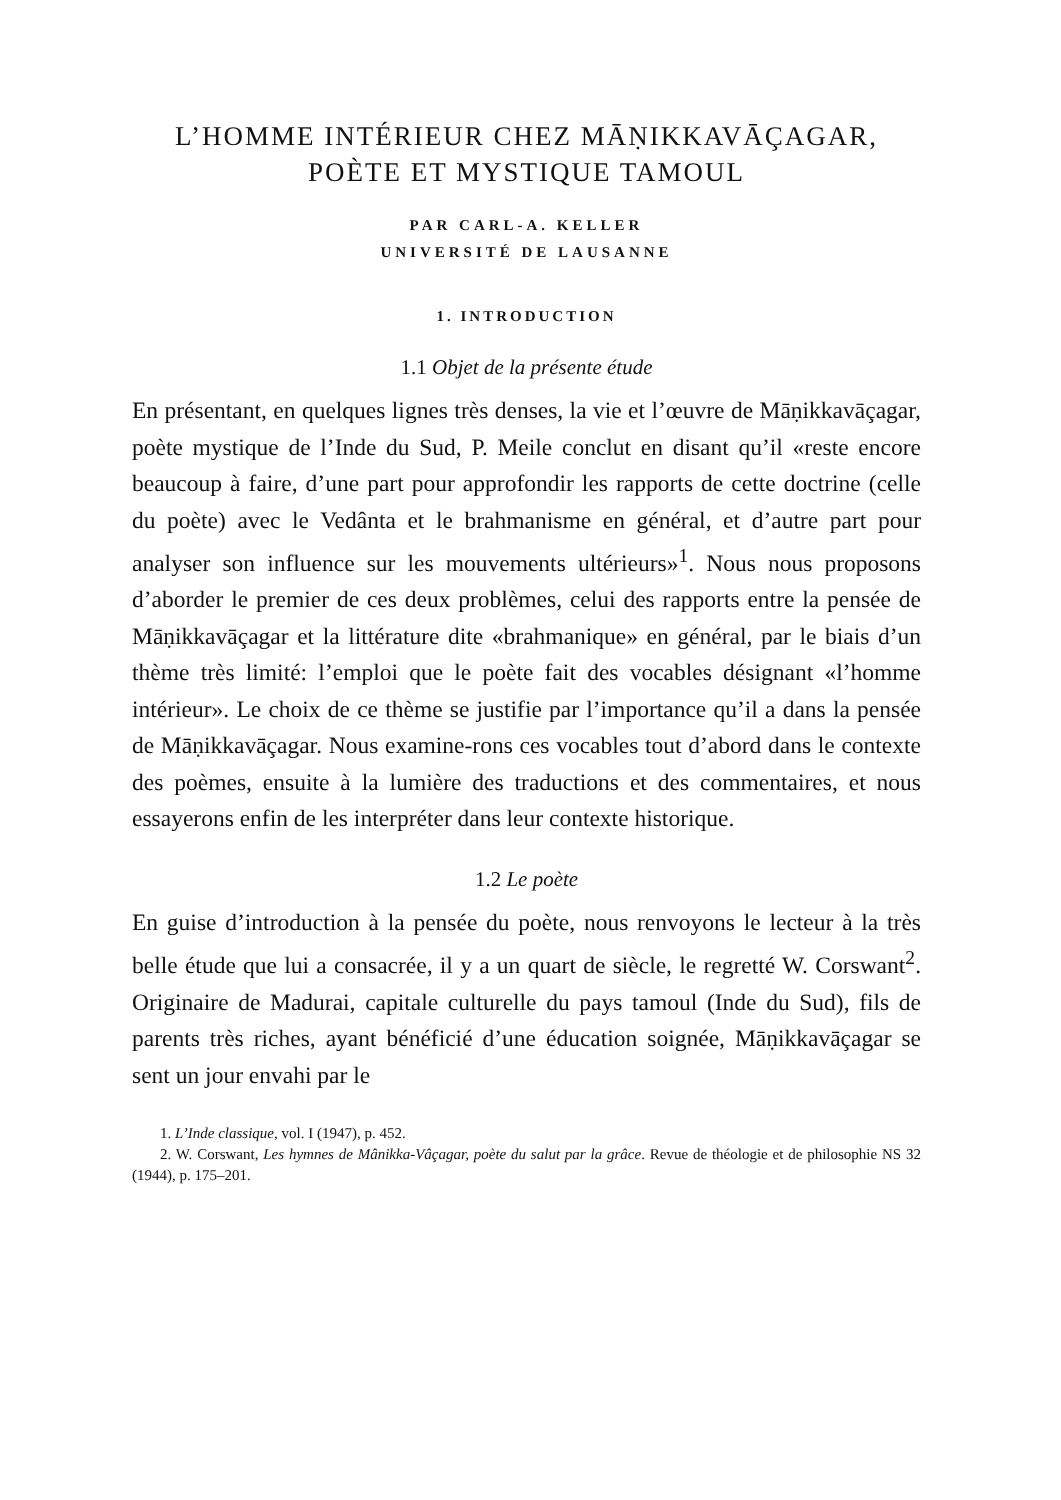L’HOMME INTÉRIEUR CHEZ MĀṆIKKAVĀÇAGAR,
POÈTE ET MYSTIQUE TAMOUL
PAR CARL-A. KELLER
UNIVERSITÉ DE LAUSANNE
1. INTRODUCTION
1.1 Objet de la présente étude
En présentant, en quelques lignes très denses, la vie et l’œuvre de Māṇikkavāçagar, poète mystique de l’Inde du Sud, P. Meile conclut en disant qu’il «reste encore beaucoup à faire, d’une part pour approfondir les rapports de cette doctrine (celle du poète) avec le Vedânta et le brahmanisme en général, et d’autre part pour analyser son influence sur les mouvements ultérieurs»<sup>1</sup>. Nous nous proposons d’aborder le premier de ces deux problèmes, celui des rapports entre la pensée de Māṇikkavāçagar et la littérature dite «brahmanique» en général, par le biais d’un thème très limité: l’emploi que le poète fait des vocables désignant «l’homme intérieur». Le choix de ce thème se justifie par l’importance qu’il a dans la pensée de Māṇikkavāçagar. Nous examine-rons ces vocables tout d’abord dans le contexte des poèmes, ensuite à la lumière des traductions et des commentaires, et nous essayerons enfin de les interpréter dans leur contexte historique.
1.2 Le poète
En guise d’introduction à la pensée du poète, nous renvoyons le lecteur à la très belle étude que lui a consacrée, il y a un quart de siècle, le regretté W. Corswant<sup>2</sup>. Originaire de Madurai, capitale culturelle du pays tamoul (Inde du Sud), fils de parents très riches, ayant bénéficié d’une éducation soignée, Māṇikkavāçagar se sent un jour envahi par le
1. L’Inde classique, vol. I (1947), p. 452.
2. W. Corswant, Les hymnes de Mânikka-Vâçagar, poète du salut par la grâce. Revue de théologie et de philosophie NS 32 (1944), p. 175–201.